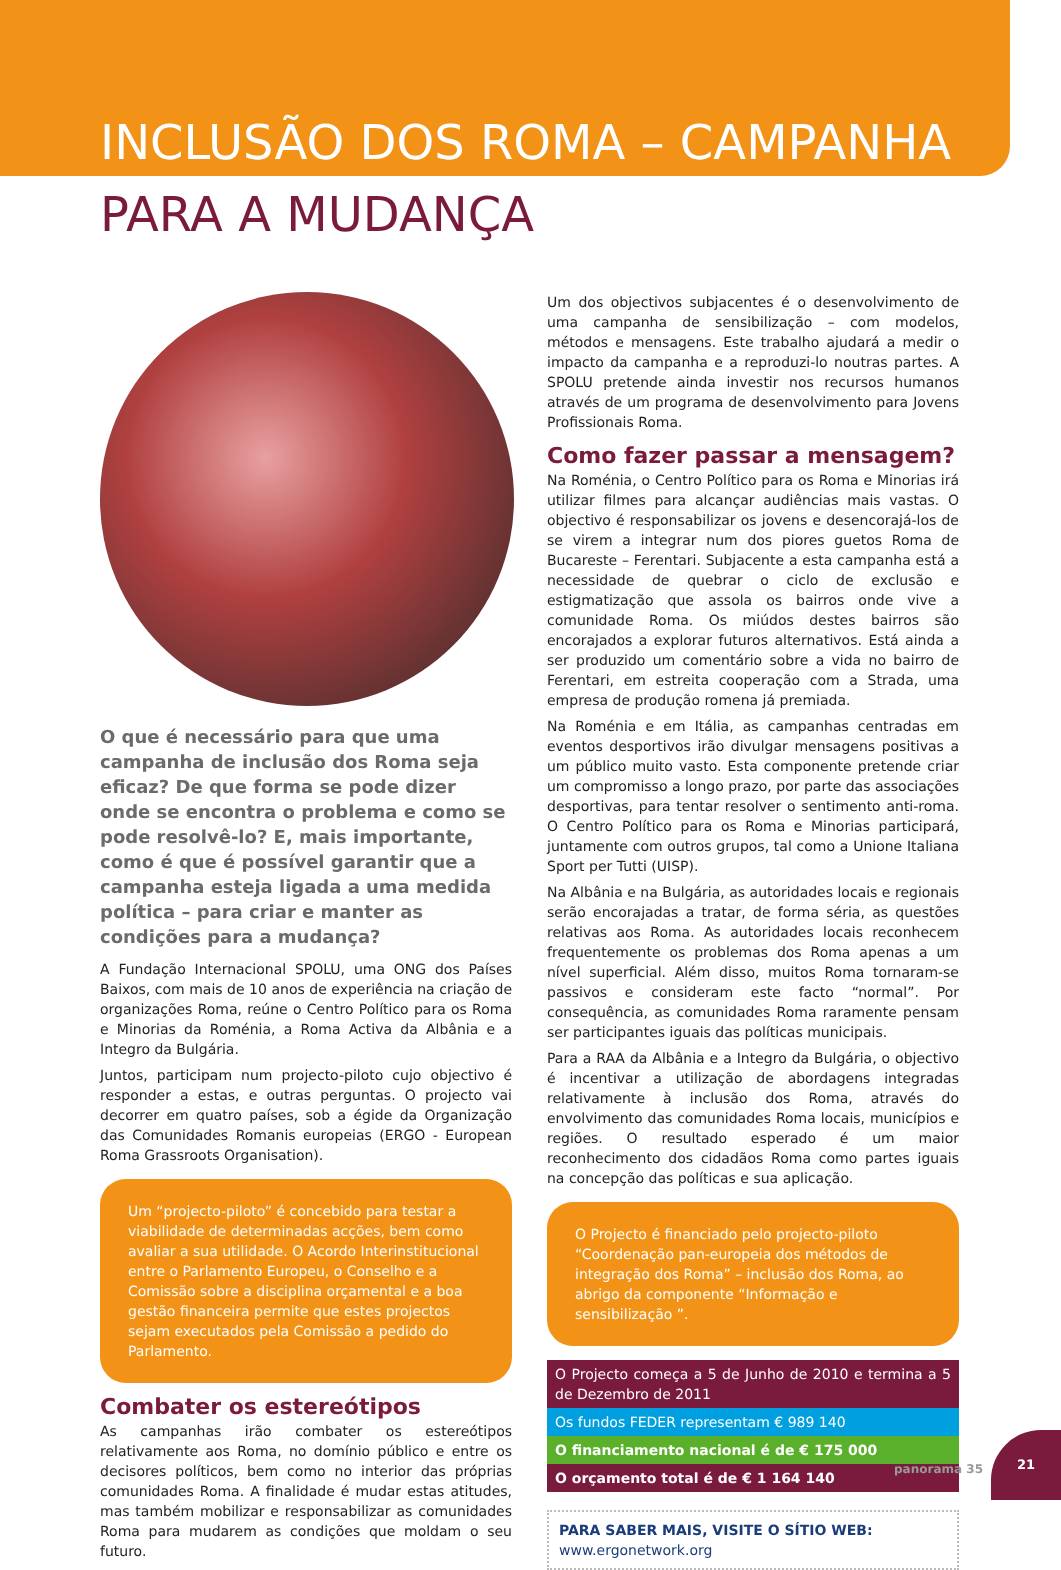INCLUSÃO DOS ROMA – CAMPANHA
PARA A MUDANÇA
O que é necessário para que uma campanha de inclusão dos Roma seja eficaz? De que forma se pode dizer onde se encontra o problema e como se pode resolvê-lo? E, mais importante, como é que é possível garantir que a campanha esteja ligada a uma medida política – para criar e manter as condições para a mudança?
A Fundação Internacional SPOLU, uma ONG dos Países Baixos, com mais de 10 anos de experiência na criação de organizações Roma, reúne o Centro Político para os Roma e Minorias da Roménia, a Roma Activa da Albânia e a Integro da Bulgária.
Juntos, participam num projecto-piloto cujo objectivo é responder a estas, e outras perguntas. O projecto vai decorrer em quatro países, sob a égide da Organização das Comunidades Romanis europeias (ERGO - European Roma Grassroots Organisation).
Um “projecto-piloto” é concebido para testar a viabilidade de determinadas acções, bem como avaliar a sua utilidade. O Acordo Interinstitucional entre o Parlamento Europeu, o Conselho e a Comissão sobre a disciplina orçamental e a boa gestão financeira permite que estes projectos sejam executados pela Comissão a pedido do Parlamento.
Combater os estereótipos
As campanhas irão combater os estereótipos relativamente aos Roma, no domínio público e entre os decisores políticos, bem como no interior das próprias comunidades Roma. A finalidade é mudar estas atitudes, mas também mobilizar e responsabilizar as comunidades Roma para mudarem as condições que moldam o seu futuro.
Um dos objectivos subjacentes é o desenvolvimento de uma campanha de sensibilização – com modelos, métodos e mensagens. Este trabalho ajudará a medir o impacto da campanha e a reproduzi-lo noutras partes. A SPOLU pretende ainda investir nos recursos humanos através de um programa de desenvolvimento para Jovens Profissionais Roma.
Como fazer passar a mensagem?
Na Roménia, o Centro Político para os Roma e Minorias irá utilizar filmes para alcançar audiências mais vastas. O objectivo é responsabilizar os jovens e desencorajá-los de se virem a integrar num dos piores guetos Roma de Bucareste – Ferentari. Subjacente a esta campanha está a necessidade de quebrar o ciclo de exclusão e estigmatização que assola os bairros onde vive a comunidade Roma. Os miúdos destes bairros são encorajados a explorar futuros alternativos. Está ainda a ser produzido um comentário sobre a vida no bairro de Ferentari, em estreita cooperação com a Strada, uma empresa de produção romena já premiada.
Na Roménia e em Itália, as campanhas centradas em eventos desportivos irão divulgar mensagens positivas a um público muito vasto. Esta componente pretende criar um compromisso a longo prazo, por parte das associações desportivas, para tentar resolver o sentimento anti-roma. O Centro Político para os Roma e Minorias participará, juntamente com outros grupos, tal como a Unione Italiana Sport per Tutti (UISP).
Na Albânia e na Bulgária, as autoridades locais e regionais serão encorajadas a tratar, de forma séria, as questões relativas aos Roma. As autoridades locais reconhecem frequentemente os problemas dos Roma apenas a um nível superficial. Além disso, muitos Roma tornaram-se passivos e consideram este facto “normal”. Por consequência, as comunidades Roma raramente pensam ser participantes iguais das políticas municipais.
Para a RAA da Albânia e a Integro da Bulgária, o objectivo é incentivar a utilização de abordagens integradas relativamente à inclusão dos Roma, através do envolvimento das comunidades Roma locais, municípios e regiões. O resultado esperado é um maior reconhecimento dos cidadãos Roma como partes iguais na concepção das políticas e sua aplicação.
O Projecto é financiado pelo projecto-piloto “Coordenação pan-europeia dos métodos de integração dos Roma” – inclusão dos Roma, ao abrigo da componente “Informação e sensibilização ”.
O Projecto começa a 5 de Junho de 2010 e termina a 5 de Dezembro de 2011
Os fundos FEDER representam € 989 140
O financiamento nacional é de € 175 000
O orçamento total é de € 1 164 140
PARA SABER MAIS, VISITE O SÍTIO WEB:
www.ergonetwork.org
panorama 35
21